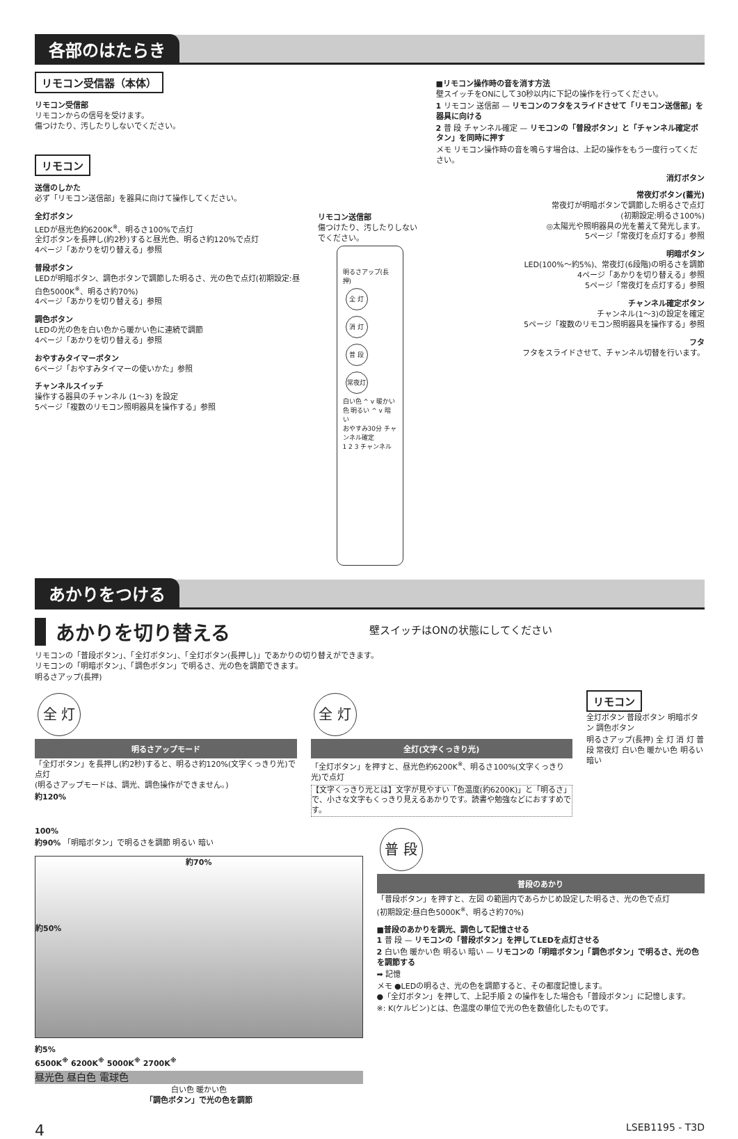各部のはたらき
リモコン受信器（本体）
リモコン受信部
リモコンからの信号を受けます。
傷つけたり、汚したりしないでください。
リモコン
送信のしかた
必ず「リモコン送信部」を器具に向けて操作してください。
全灯ボタン
LEDが昼光色約6200K<sup>※</sup>、明るさ100%で点灯
全灯ボタンを長押し(約2秒)すると昼光色、明るさ約120%で点灯
4ページ「あかりを切り替える」参照
普段ボタン
LEDが明暗ボタン、調色ボタンで調節した明るさ、光の色で点灯(初期設定:昼白色5000K<sup>※</sup>、明るさ約70%)
4ページ「あかりを切り替える」参照
調色ボタン
LEDの光の色を白い色から暖かい色に連続で調節
4ページ「あかりを切り替える」参照
おやすみタイマーボタン
6ページ「おやすみタイマーの使いかた」参照
チャンネルスイッチ
操作する器具のチャンネル (1～3) を設定
5ページ「複数のリモコン照明器具を操作する」参照
リモコン送信部
傷つけたり、汚したりしないでください。
明るさアップ(長押)
全 灯 消 灯 普 段 常夜灯
白い色 ^ v 暖かい色 明るい ^ v 暗い
おやすみ30分 チャンネル確定
1 2 3 チャンネル
■リモコン操作時の音を消す方法
壁スイッチをONにして30秒以内に下記の操作を行ってください。
1 リモコン 送信部 — リモコンのフタをスライドさせて「リモコン送信部」を器具に向ける
2 普 段 チャンネル確定 — リモコンの「普段ボタン」と「チャンネル確定ボタン」を同時に押す
メモ リモコン操作時の音を鳴らす場合は、上記の操作をもう一度行ってください。
消灯ボタン
常夜灯ボタン(蓄光)
常夜灯が明暗ボタンで調節した明るさで点灯
(初期設定:明るさ100%)
◎太陽光や照明器具の光を蓄えて発光します。
5ページ「常夜灯を点灯する」参照
明暗ボタン
LED(100%～約5%)、常夜灯(6段階)の明るさを調節
4ページ「あかりを切り替える」参照
5ページ「常夜灯を点灯する」参照
チャンネル確定ボタン
チャンネル(1～3)の設定を確定
5ページ「複数のリモコン照明器具を操作する」参照
フタ
フタをスライドさせて、チャンネル切替を行います。
あかりをつける
あかりを切り替える
壁スイッチはONの状態にしてください
リモコンの「普段ボタン」、「全灯ボタン」、「全灯ボタン(長押し)」であかりの切り替えができます。
リモコンの「明暗ボタン」、「調色ボタン」で明るさ、光の色を調節できます。
明るさアップ(長押)
全 灯
明るさアップモード
「全灯ボタン」を長押し(約2秒)すると、明るさ約120%(文字くっきり光)で点灯
(明るさアップモードは、調光、調色操作ができません。)
約120%
全 灯
全灯(文字くっきり光)
「全灯ボタン」を押すと、昼光色約6200K<sup>※</sup>、明るさ100%(文字くっきり光)で点灯
【文字くっきり光とは】文字が見やすい「色温度(約6200K)」と「明るさ」で、小さな文字もくっきり見えるあかりです。読書や勉強などにおすすめです。
リモコン
全灯ボタン 普段ボタン 明暗ボタン 調色ボタン
明るさアップ(長押) 全 灯 消 灯 普 段 常夜灯 白い色 暖かい色 明るい 暗い
100%
約90% 「明暗ボタン」で明るさを調節 明るい 暗い
約70%
約50%
約5%
6500K<sup>※</sup> 6200K<sup>※</sup> 5000K<sup>※</sup> 2700K<sup>※</sup>
昼光色 昼白色 電球色
白い色 暖かい色
「調色ボタン」で光の色を調節
普 段
普段のあかり
「普段ボタン」を押すと、左図 の範囲内であらかじめ設定した明るさ、光の色で点灯
(初期設定:昼白色5000K<sup>※</sup>、明るさ約70%)
■普段のあかりを調光、調色して記憶させる
1 普 段 — リモコンの「普段ボタン」を押してLEDを点灯させる
2 白い色 暖かい色 明るい 暗い — リモコンの「明暗ボタン」「調色ボタン」で明るさ、光の色を調節する
➡ 記憶
メモ ●LEDの明るさ、光の色を調節すると、その都度記憶します。
●「全灯ボタン」を押して、上記手順 2 の操作をした場合も「普段ボタン」に記憶します。
※: K(ケルビン)とは、色温度の単位で光の色を数値化したものです。
4 LSEB1195 - T3D